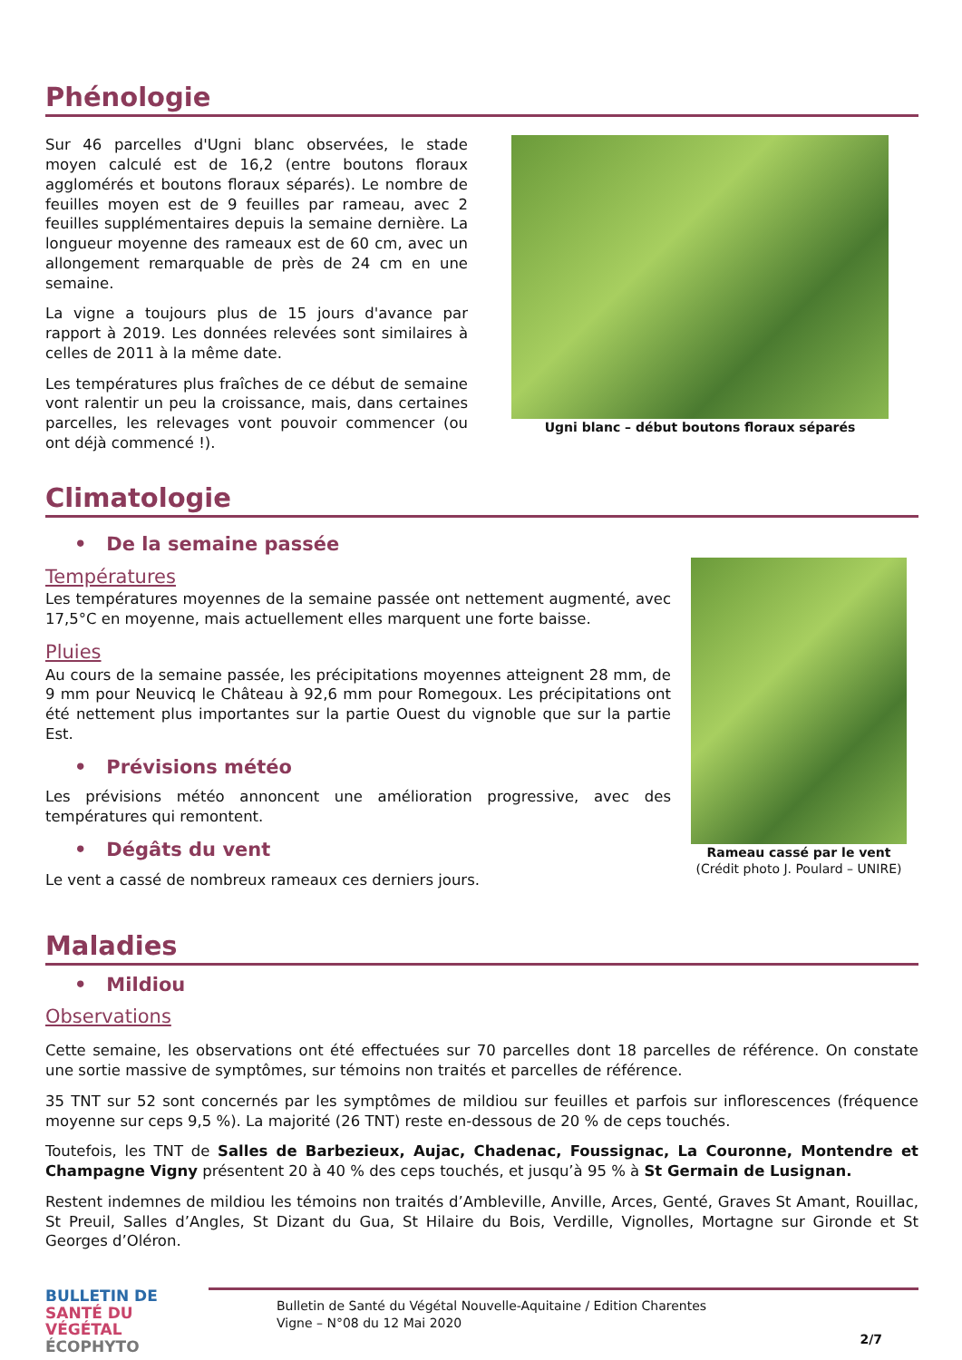Phénologie
Sur 46 parcelles d'Ugni blanc observées, le stade moyen calculé est de 16,2 (entre boutons floraux agglomérés et boutons floraux séparés). Le nombre de feuilles moyen est de 9 feuilles par rameau, avec 2 feuilles supplémentaires depuis la semaine dernière. La longueur moyenne des rameaux est de 60 cm, avec un allongement remarquable de près de 24 cm en une semaine.
La vigne a toujours plus de 15 jours d'avance par rapport à 2019. Les données relevées sont similaires à celles de 2011 à la même date.
Les températures plus fraîches de ce début de semaine vont ralentir un peu la croissance, mais, dans certaines parcelles, les relevages vont pouvoir commencer (ou ont déjà commencé !).
Ugni blanc – début boutons floraux séparés
Climatologie
• De la semaine passée
Températures
Les températures moyennes de la semaine passée ont nettement augmenté, avec 17,5°C en moyenne, mais actuellement elles marquent une forte baisse.
Pluies
Au cours de la semaine passée, les précipitations moyennes atteignent 28 mm, de 9 mm pour Neuvicq le Château à 92,6 mm pour Romegoux. Les précipitations ont été nettement plus importantes sur la partie Ouest du vignoble que sur la partie Est.
• Prévisions météo
Les prévisions météo annoncent une amélioration progressive, avec des températures qui remontent.
• Dégâts du vent
Le vent a cassé de nombreux rameaux ces derniers jours.
Rameau cassé par le vent
(Crédit photo J. Poulard – UNIRE)
Maladies
• Mildiou
Observations
Cette semaine, les observations ont été effectuées sur 70 parcelles dont 18 parcelles de référence. On constate une sortie massive de symptômes, sur témoins non traités et parcelles de référence.
35 TNT sur 52 sont concernés par les symptômes de mildiou sur feuilles et parfois sur inflorescences (fréquence moyenne sur ceps 9,5 %). La majorité (26 TNT) reste en-dessous de 20 % de ceps touchés.
Toutefois, les TNT de Salles de Barbezieux, Aujac, Chadenac, Foussignac, La Couronne, Montendre et Champagne Vigny présentent 20 à 40 % des ceps touchés, et jusqu’à 95 % à St Germain de Lusignan.
Restent indemnes de mildiou les témoins non traités d’Ambleville, Anville, Arces, Genté, Graves St Amant, Rouillac, St Preuil, Salles d’Angles, St Dizant du Gua, St Hilaire du Bois, Verdille, Vignolles, Mortagne sur Gironde et St Georges d’Oléron.
BULLETIN DE
SANTÉ DU VÉGÉTAL
ÉCOPHYTO
Bulletin de Santé du Végétal Nouvelle-Aquitaine / Edition Charentes
Vigne – N°08 du 12 Mai 2020
2/7